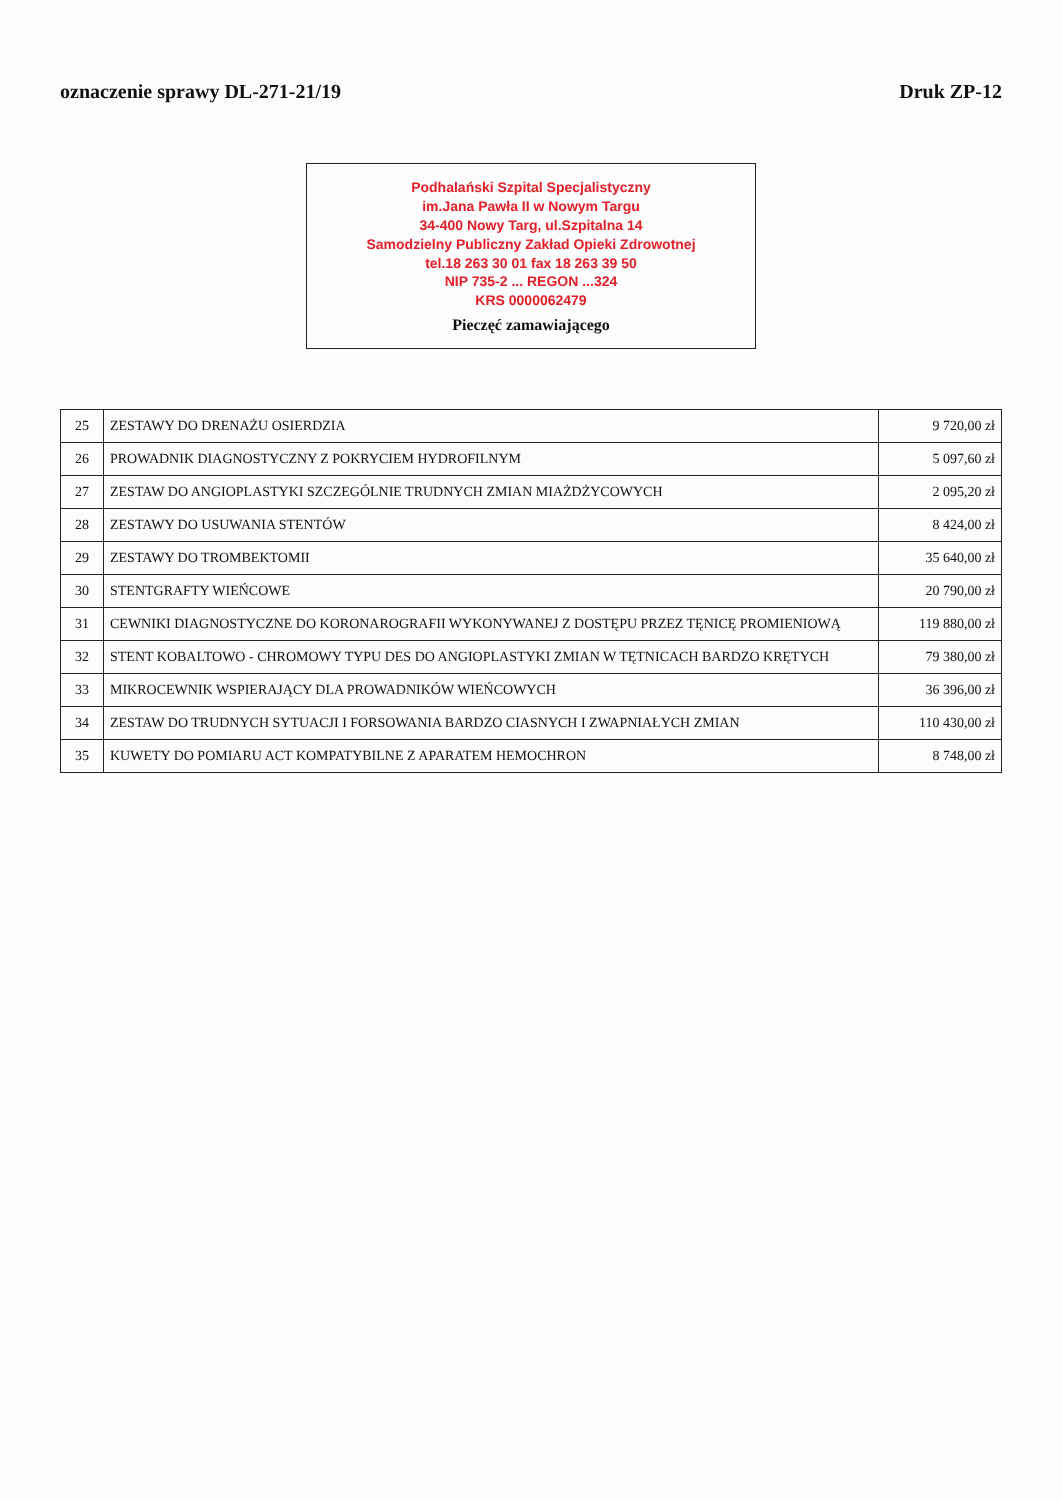oznaczenie sprawy DL-271-21/19 Druk ZP-12
Podhalański Szpital Specjalistyczny
im.Jana Pawła II w Nowym Targu
34-400 Nowy Targ, ul.Szpitalna 14
Samodzielny Publiczny Zakład Opieki Zdrowotnej
tel.18 263 30 01 fax 18 263 39 50
NIP 735-2 ... REGON ...324
KRS 0000062479
Pieczęć zamawiającego
| 25 | ZESTAWY DO DRENAŻU OSIERDZIA | 9 720,00 zł |
| 26 | PROWADNIK DIAGNOSTYCZNY Z POKRYCIEM HYDROFILNYM | 5 097,60 zł |
| 27 | ZESTAW DO ANGIOPLASTYKI SZCZEGÓLNIE TRUDNYCH ZMIAN MIAŻDŻYCOWYCH | 2 095,20 zł |
| 28 | ZESTAWY DO USUWANIA STENTÓW | 8 424,00 zł |
| 29 | ZESTAWY DO TROMBEKTOMII | 35 640,00 zł |
| 30 | STENTGRAFTY WIEŃCOWE | 20 790,00 zł |
| 31 | CEWNIKI DIAGNOSTYCZNE DO KORONAROGRAFII WYKONYWANEJ Z DOSTĘPU PRZEZ TĘNICĘ PROMIENIOWĄ | 119 880,00 zł |
| 32 | STENT KOBALTOWO - CHROMOWY TYPU DES DO ANGIOPLASTYKI ZMIAN W TĘTNICACH BARDZO KRĘTYCH | 79 380,00 zł |
| 33 | MIKROCEWNIK WSPIERAJĄCY DLA PROWADNIKÓW WIEŃCOWYCH | 36 396,00 zł |
| 34 | ZESTAW DO TRUDNYCH SYTUACJI I FORSOWANIA BARDZO CIASNYCH I ZWAPNIAŁYCH ZMIAN | 110 430,00 zł |
| 35 | KUWETY DO POMIARU ACT KOMPATYBILNE Z APARATEM HEMOCHRON | 8 748,00 zł |